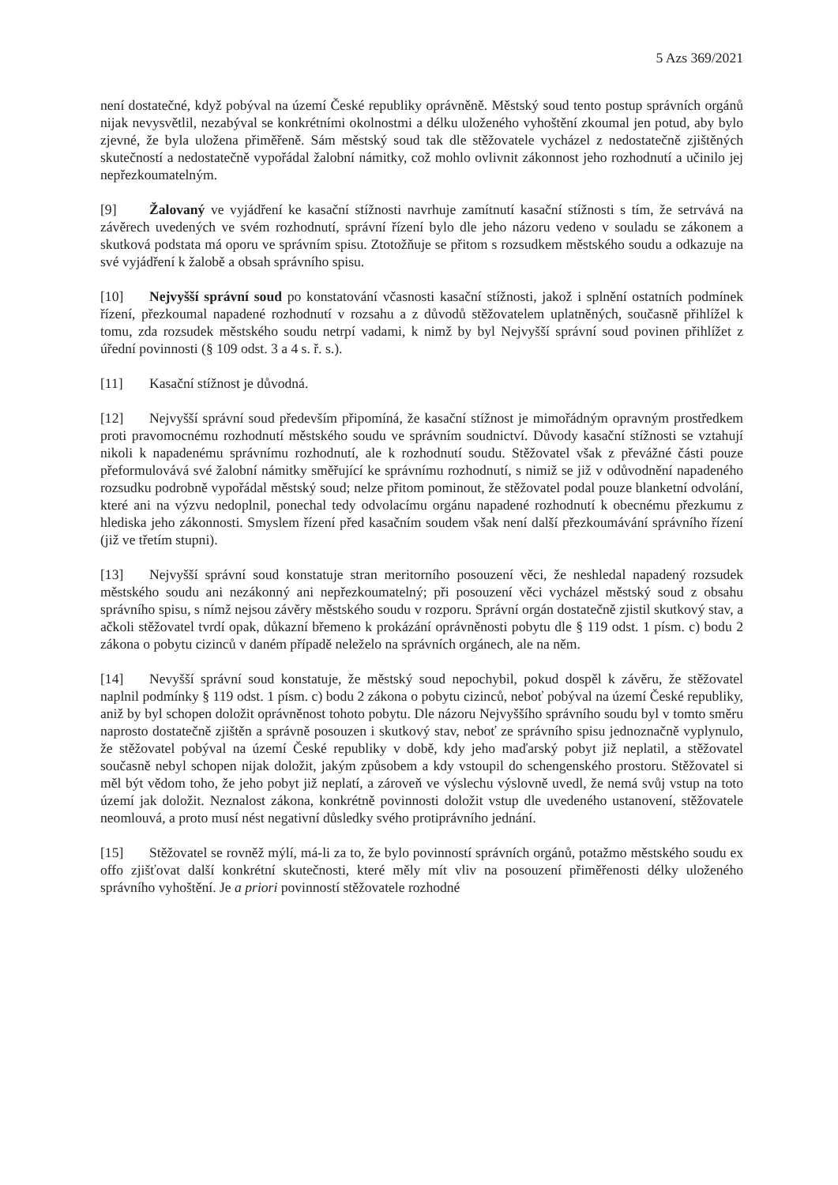5 Azs 369/2021
není dostatečné, když pobýval na území České republiky oprávněně. Městský soud tento postup správních orgánů nijak nevysvětlil, nezabýval se konkrétními okolnostmi a délku uloženého vyhoštění zkoumal jen potud, aby bylo zjevné, že byla uložena přiměřeně. Sám městský soud tak dle stěžovatele vycházel z nedostatečně zjištěných skutečností a nedostatečně vypořádal žalobní námitky, což mohlo ovlivnit zákonnost jeho rozhodnutí a učinilo jej nepřezkoumatelným.
[9] Žalovaný ve vyjádření ke kasační stížnosti navrhuje zamítnutí kasační stížnosti s tím, že setrvává na závěrech uvedených ve svém rozhodnutí, správní řízení bylo dle jeho názoru vedeno v souladu se zákonem a skutková podstata má oporu ve správním spisu. Ztotožňuje se přitom s rozsudkem městského soudu a odkazuje na své vyjádření k žalobě a obsah správního spisu.
[10] Nejvyšší správní soud po konstatování včasnosti kasační stížnosti, jakož i splnění ostatních podmínek řízení, přezkoumal napadené rozhodnutí v rozsahu a z důvodů stěžovatelem uplatněných, současně přihlížel k tomu, zda rozsudek městského soudu netrpí vadami, k nimž by byl Nejvyšší správní soud povinen přihlížet z úřední povinnosti (§ 109 odst. 3 a 4 s. ř. s.).
[11] Kasační stížnost je důvodná.
[12] Nejvyšší správní soud především připomíná, že kasační stížnost je mimořádným opravným prostředkem proti pravomocnému rozhodnutí městského soudu ve správním soudnictví. Důvody kasační stížnosti se vztahují nikoli k napadenému správnímu rozhodnutí, ale k rozhodnutí soudu. Stěžovatel však z převážné části pouze přeformulovává své žalobní námitky směřující ke správnímu rozhodnutí, s nimiž se již v odůvodnění napadeného rozsudku podrobně vypořádal městský soud; nelze přitom pominout, že stěžovatel podal pouze blanketní odvolání, které ani na výzvu nedoplnil, ponechal tedy odvolacímu orgánu napadené rozhodnutí k obecnému přezkumu z hlediska jeho zákonnosti. Smyslem řízení před kasačním soudem však není další přezkoumávání správního řízení (již ve třetím stupni).
[13] Nejvyšší správní soud konstatuje stran meritorního posouzení věci, že neshledal napadený rozsudek městského soudu ani nezákonný ani nepřezkoumatelný; při posouzení věci vycházel městský soud z obsahu správního spisu, s nímž nejsou závěry městského soudu v rozporu. Správní orgán dostatečně zjistil skutkový stav, a ačkoli stěžovatel tvrdí opak, důkazní břemeno k prokázání oprávněnosti pobytu dle § 119 odst. 1 písm. c) bodu 2 zákona o pobytu cizinců v daném případě neleželo na správních orgánech, ale na něm.
[14] Nevyšší správní soud konstatuje, že městský soud nepochybil, pokud dospěl k závěru, že stěžovatel naplnil podmínky § 119 odst. 1 písm. c) bodu 2 zákona o pobytu cizinců, neboť pobýval na území České republiky, aniž by byl schopen doložit oprávněnost tohoto pobytu. Dle názoru Nejvyššího správního soudu byl v tomto směru naprosto dostatečně zjištěn a správně posouzen i skutkový stav, neboť ze správního spisu jednoznačně vyplynulo, že stěžovatel pobýval na území České republiky v době, kdy jeho maďarský pobyt již neplatil, a stěžovatel současně nebyl schopen nijak doložit, jakým způsobem a kdy vstoupil do schengenského prostoru. Stěžovatel si měl být vědom toho, že jeho pobyt již neplatí, a zároveň ve výslechu výslovně uvedl, že nemá svůj vstup na toto území jak doložit. Neznalost zákona, konkrétně povinnosti doložit vstup dle uvedeného ustanovení, stěžovatele neomlouvá, a proto musí nést negativní důsledky svého protiprávního jednání.
[15] Stěžovatel se rovněž mýlí, má-li za to, že bylo povinností správních orgánů, potažmo městského soudu ex offo zjišťovat další konkrétní skutečnosti, které měly mít vliv na posouzení přiměřenosti délky uloženého správního vyhoštění. Je a priori povinností stěžovatele rozhodné